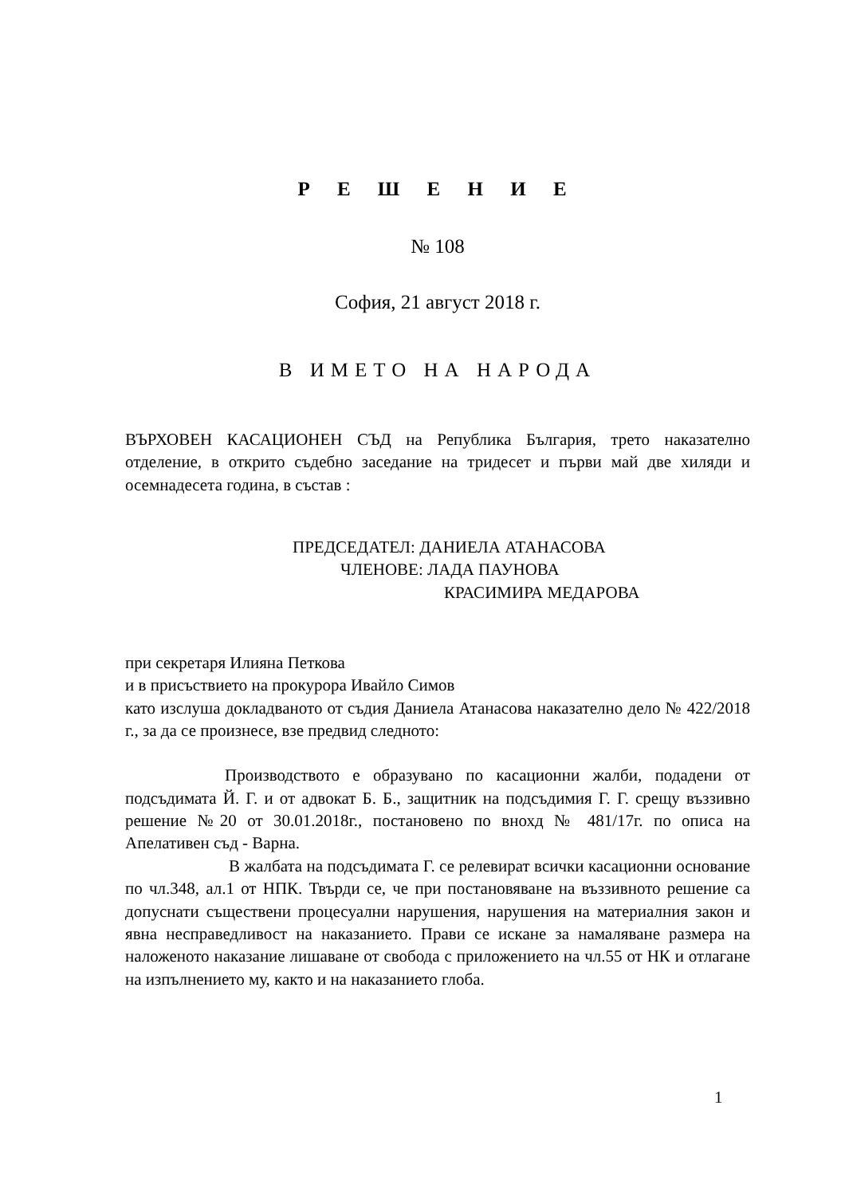Р Е Ш Е Н И Е
№ 108
София, 21 август 2018 г.
В ИМЕТО НА НАРОДА
ВЪРХОВЕН КАСАЦИОНЕН СЪД на Република България, трето наказателно отделение, в открито съдебно заседание на тридесет и първи май две хиляди и осемнадесета година, в състав :
ПРЕДСЕДАТЕЛ: ДАНИЕЛА АТАНАСОВА
ЧЛЕНОВЕ: ЛАДА ПАУНОВА
КРАСИМИРА МЕДАРОВА
при секретаря Илияна Петкова
и в присъствието на прокурора Ивайло Симов
като изслуша докладваното от съдия Даниела Атанасова наказателно дело № 422/2018 г., за да се произнесе, взе предвид следното:
Производството е образувано по касационни жалби, подадени от подсъдимата Й. Г. и от адвокат Б. Б., защитник на подсъдимия Г. Г. срещу въззивно решение №20 от 30.01.2018г., постановено по внохд № 481/17г. по описа на Апелативен съд - Варна.
В жалбата на подсъдимата Г. се релевират всички касационни основание по чл.348, ал.1 от НПК. Твърди се, че при постановяване на въззивното решение са допуснати съществени процесуални нарушения, нарушения на материалния закон и явна несправедливост на наказанието. Прави се искане за намаляване размера на наложеното наказание лишаване от свобода с приложението на чл.55 от НК и отлагане на изпълнението му, както и на наказанието глоба.
1